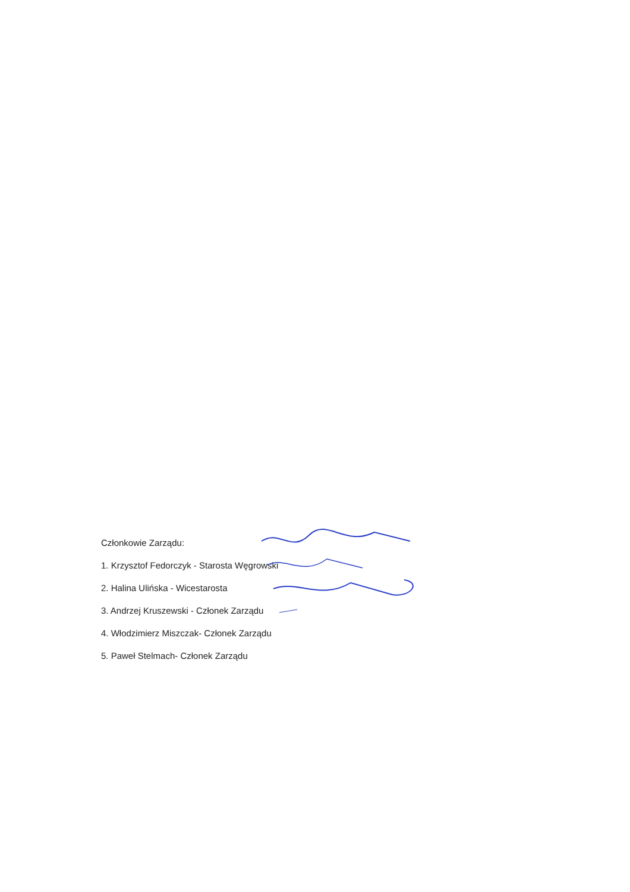Członkowie Zarządu:
1. Krzysztof Fedorczyk - Starosta Węgrowski
2. Halina Ulińska - Wicestarosta
3. Andrzej Kruszewski - Członek Zarządu
4. Włodzimierz Miszczak- Członek Zarządu
5. Paweł Stelmach- Członek Zarządu